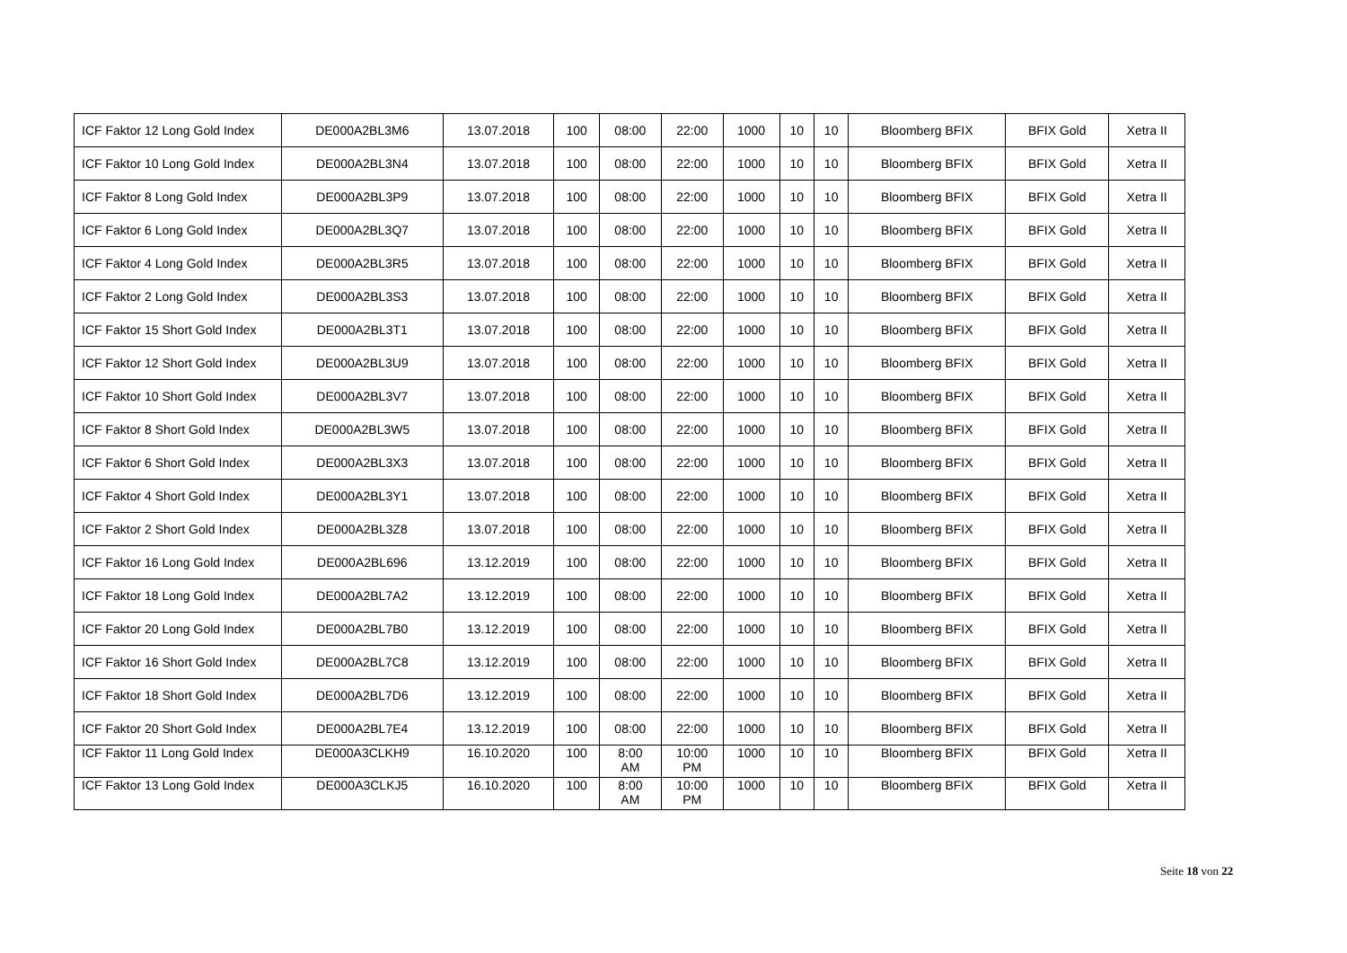| ICF Faktor 12 Long Gold Index | DE000A2BL3M6 | 13.07.2018 | 100 | 08:00 | 22:00 | 1000 | 10 | 10 | Bloomberg BFIX | BFIX Gold | Xetra II |
| ICF Faktor 10 Long Gold Index | DE000A2BL3N4 | 13.07.2018 | 100 | 08:00 | 22:00 | 1000 | 10 | 10 | Bloomberg BFIX | BFIX Gold | Xetra II |
| ICF Faktor 8 Long Gold Index | DE000A2BL3P9 | 13.07.2018 | 100 | 08:00 | 22:00 | 1000 | 10 | 10 | Bloomberg BFIX | BFIX Gold | Xetra II |
| ICF Faktor 6 Long Gold Index | DE000A2BL3Q7 | 13.07.2018 | 100 | 08:00 | 22:00 | 1000 | 10 | 10 | Bloomberg BFIX | BFIX Gold | Xetra II |
| ICF Faktor 4 Long Gold Index | DE000A2BL3R5 | 13.07.2018 | 100 | 08:00 | 22:00 | 1000 | 10 | 10 | Bloomberg BFIX | BFIX Gold | Xetra II |
| ICF Faktor 2 Long Gold Index | DE000A2BL3S3 | 13.07.2018 | 100 | 08:00 | 22:00 | 1000 | 10 | 10 | Bloomberg BFIX | BFIX Gold | Xetra II |
| ICF Faktor 15 Short Gold Index | DE000A2BL3T1 | 13.07.2018 | 100 | 08:00 | 22:00 | 1000 | 10 | 10 | Bloomberg BFIX | BFIX Gold | Xetra II |
| ICF Faktor 12 Short Gold Index | DE000A2BL3U9 | 13.07.2018 | 100 | 08:00 | 22:00 | 1000 | 10 | 10 | Bloomberg BFIX | BFIX Gold | Xetra II |
| ICF Faktor 10 Short Gold Index | DE000A2BL3V7 | 13.07.2018 | 100 | 08:00 | 22:00 | 1000 | 10 | 10 | Bloomberg BFIX | BFIX Gold | Xetra II |
| ICF Faktor 8 Short Gold Index | DE000A2BL3W5 | 13.07.2018 | 100 | 08:00 | 22:00 | 1000 | 10 | 10 | Bloomberg BFIX | BFIX Gold | Xetra II |
| ICF Faktor 6 Short Gold Index | DE000A2BL3X3 | 13.07.2018 | 100 | 08:00 | 22:00 | 1000 | 10 | 10 | Bloomberg BFIX | BFIX Gold | Xetra II |
| ICF Faktor 4 Short Gold Index | DE000A2BL3Y1 | 13.07.2018 | 100 | 08:00 | 22:00 | 1000 | 10 | 10 | Bloomberg BFIX | BFIX Gold | Xetra II |
| ICF Faktor 2 Short Gold Index | DE000A2BL3Z8 | 13.07.2018 | 100 | 08:00 | 22:00 | 1000 | 10 | 10 | Bloomberg BFIX | BFIX Gold | Xetra II |
| ICF Faktor 16 Long Gold Index | DE000A2BL696 | 13.12.2019 | 100 | 08:00 | 22:00 | 1000 | 10 | 10 | Bloomberg BFIX | BFIX Gold | Xetra II |
| ICF Faktor 18 Long Gold Index | DE000A2BL7A2 | 13.12.2019 | 100 | 08:00 | 22:00 | 1000 | 10 | 10 | Bloomberg BFIX | BFIX Gold | Xetra II |
| ICF Faktor 20 Long Gold Index | DE000A2BL7B0 | 13.12.2019 | 100 | 08:00 | 22:00 | 1000 | 10 | 10 | Bloomberg BFIX | BFIX Gold | Xetra II |
| ICF Faktor 16 Short Gold Index | DE000A2BL7C8 | 13.12.2019 | 100 | 08:00 | 22:00 | 1000 | 10 | 10 | Bloomberg BFIX | BFIX Gold | Xetra II |
| ICF Faktor 18 Short Gold Index | DE000A2BL7D6 | 13.12.2019 | 100 | 08:00 | 22:00 | 1000 | 10 | 10 | Bloomberg BFIX | BFIX Gold | Xetra II |
| ICF Faktor 20 Short Gold Index | DE000A2BL7E4 | 13.12.2019 | 100 | 08:00 | 22:00 | 1000 | 10 | 10 | Bloomberg BFIX | BFIX Gold | Xetra II |
| ICF Faktor 11 Long Gold Index | DE000A3CLKH9 | 16.10.2020 | 100 | 8:00 AM | 10:00 PM | 1000 | 10 | 10 | Bloomberg BFIX | BFIX Gold | Xetra II |
| ICF Faktor 13 Long Gold Index | DE000A3CLKJ5 | 16.10.2020 | 100 | 8:00 AM | 10:00 PM | 1000 | 10 | 10 | Bloomberg BFIX | BFIX Gold | Xetra II |
Seite 18 von 22